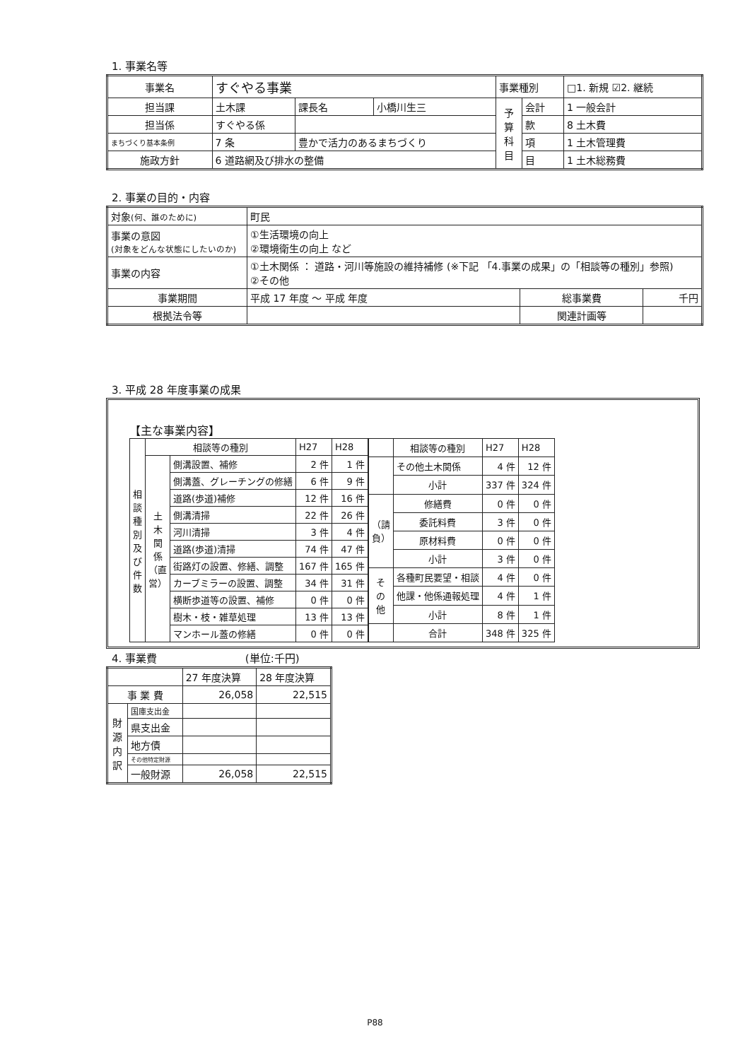1. 事業名等
| 事業名 | すぐやる事業 | | | | 事業種別 | | □1. 新規 ☑2. 継続 |
| 担当課 | 土木課 | | 課長名 | 小橋川生三 | 予 算 科 目 | 会計 | 1 一般会計 |
| 担当係 | すぐやる係 | | | | | 款 | 8 土木費 |
| まちづくり基本条例 | 7 条 | 豊かで活力のあるまちづくり | | | | 項 | 1 土木管理費 |
| 施政方針 | 6 道路網及び排水の整備 | | | | | 目 | 1 土木総務費 |
2. 事業の目的・内容
| 対象 (何、誰のために) | 町民 | | |
| 事業の意図 (対象をどんな状態にしたいのか) | ①生活環境の向上 ②環境衛生の向上 など | | |
| 事業の内容 | ①土木関係 ： 道路・河川等施設の維持補修 (※下記 「4.事業の成果」の「相談等の種別」参照) ②その他 | | |
| 事業期間 | 平成 17 年度 ～ 平成 年度 | 総事業費 | 千円 |
| 根拠法令等 | | 関連計画等 | |
3. 平成 28 年度事業の成果
【主な事業内容】
| 相 談 種 別 及 び 件 数 | 相談等の種別 | | H27 | H28 |
| | 土 木 関 係 （直 営） | 側溝設置、補修 | 2 件 | 1 件 |
| | | 側溝蓋、グレーチングの修繕 | 6 件 | 9 件 |
| | | 道路(歩道)補修 | 12 件 | 16 件 |
| | | 側溝清掃 | 22 件 | 26 件 |
| | | 河川清掃 | 3 件 | 4 件 |
| | | 道路(歩道)清掃 | 74 件 | 47 件 |
| | | 街路灯の設置、修繕、調整 | 167 件 | 165 件 |
| | | カーブミラーの設置、調整 | 34 件 | 31 件 |
| | | 横断歩道等の設置、補修 | 0 件 | 0 件 |
| | | 樹木・枝・雑草処理 | 13 件 | 13 件 |
| | | マンホール蓋の修繕 | 0 件 | 0 件 |
| | 相談等の種別 | H27 | H28 |
| | その他土木関係 | 4 件 | 12 件 |
| | 小計 | 337 件 | 324 件 |
| （請 負） | 修繕費 | 0 件 | 0 件 |
| | 委託料費 | 3 件 | 0 件 |
| | 原材料費 | 0 件 | 0 件 |
| | 小計 | 3 件 | 0 件 |
| そ の 他 | 各種町民要望・相談 | 4 件 | 0 件 |
| | 他課・他係通報処理 | 4 件 | 1 件 |
| | 小計 | 8 件 | 1 件 |
| | 合計 | 348 件 | 325 件 |
4. 事業費 (単位:千円)
| | | 27 年度決算 | 28 年度決算 |
| 事 業 費 | | 26,058 | 22,515 |
| 財 源 内 訳 | 国庫支出金 | | |
| | 県支出金 | | |
| | 地方債 | | |
| | その他特定財源 | | |
| | 一般財源 | 26,058 | 22,515 |
P88